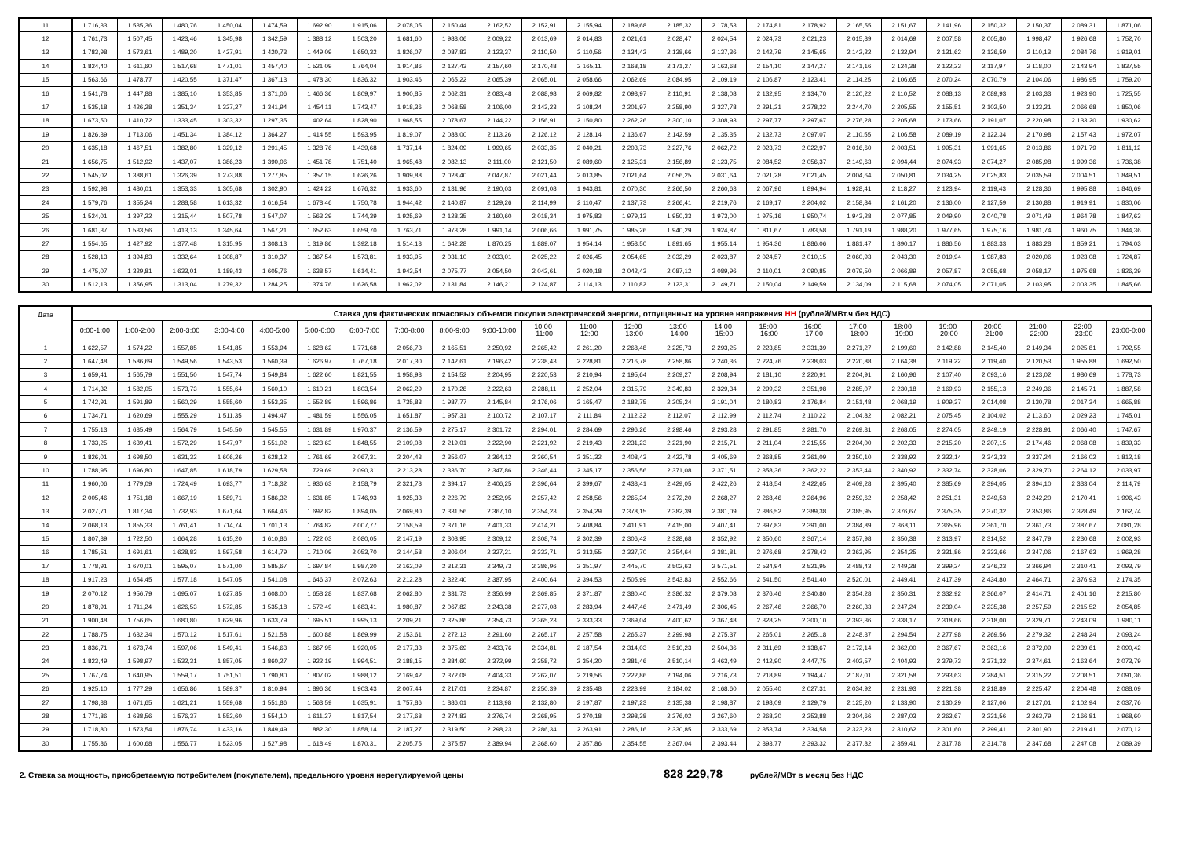| 11 | 1 716,33 | 1 535,36 | 1 480,76 | 1 450,04 | 1 474,59 | 1 692,90 | 1 915,06 | 2 078,05 | 2 150,44 | 2 162,52 | 2 152,91 | 2 155,94 | 2 189,68 | 2 185,32 | 2 178,53 | 2 174,81 | 2 178,92 | 2 165,55 | 2 151,67 | 2 141,96 | 2 150,32 | 2 150,37 | 2 089,31 | 1 871,06 |
| 12 | 1 761,73 | 1 507,45 | 1 423,46 | 1 345,98 | 1 342,59 | 1 388,12 | 1 503,20 | 1 681,60 | 1 983,06 | 2 009,22 | 2 013,69 | 2 014,83 | 2 021,61 | 2 028,47 | 2 024,54 | 2 024,73 | 2 021,23 | 2 015,89 | 2 014,69 | 2 007,58 | 2 005,80 | 1 998,47 | 1 926,68 | 1 752,70 |
| 13 | 1 783,98 | 1 573,61 | 1 489,20 | 1 427,91 | 1 420,73 | 1 449,09 | 1 650,32 | 1 826,07 | 2 087,83 | 2 123,37 | 2 110,50 | 2 110,56 | 2 134,42 | 2 138,66 | 2 137,36 | 2 142,79 | 2 145,65 | 2 142,22 | 2 132,94 | 2 131,62 | 2 126,59 | 2 110,13 | 2 084,76 | 1 919,01 |
| 14 | 1 824,40 | 1 611,60 | 1 517,68 | 1 471,01 | 1 457,40 | 1 521,09 | 1 764,04 | 1 914,86 | 2 127,43 | 2 157,60 | 2 170,48 | 2 165,11 | 2 168,18 | 2 171,27 | 2 163,68 | 2 154,10 | 2 147,27 | 2 141,16 | 2 124,38 | 2 122,23 | 2 117,97 | 2 118,00 | 2 143,94 | 1 837,55 |
| 15 | 1 563,66 | 1 478,77 | 1 420,55 | 1 371,47 | 1 367,13 | 1 478,30 | 1 836,32 | 1 903,46 | 2 065,22 | 2 065,39 | 2 065,01 | 2 058,66 | 2 062,69 | 2 084,95 | 2 109,19 | 2 106,87 | 2 123,41 | 2 114,25 | 2 106,65 | 2 070,24 | 2 070,79 | 2 104,06 | 1 986,95 | 1 759,20 |
| 16 | 1 541,78 | 1 447,88 | 1 385,10 | 1 353,85 | 1 371,06 | 1 466,36 | 1 809,97 | 1 900,85 | 2 062,31 | 2 083,48 | 2 088,98 | 2 069,82 | 2 093,97 | 2 110,91 | 2 138,08 | 2 132,95 | 2 134,70 | 2 120,22 | 2 110,52 | 2 088,13 | 2 089,93 | 2 103,33 | 1 923,90 | 1 725,55 |
| 17 | 1 535,18 | 1 426,28 | 1 351,34 | 1 327,27 | 1 341,94 | 1 454,11 | 1 743,47 | 1 918,36 | 2 068,58 | 2 106,00 | 2 143,23 | 2 108,24 | 2 201,97 | 2 258,90 | 2 327,78 | 2 291,21 | 2 278,22 | 2 244,70 | 2 205,55 | 2 155,51 | 2 102,50 | 2 123,21 | 2 066,68 | 1 850,06 |
| 18 | 1 673,50 | 1 410,72 | 1 333,45 | 1 303,32 | 1 297,35 | 1 402,64 | 1 828,90 | 1 968,55 | 2 078,67 | 2 144,22 | 2 156,91 | 2 150,80 | 2 262,26 | 2 300,10 | 2 308,93 | 2 297,77 | 2 297,67 | 2 276,28 | 2 205,68 | 2 173,66 | 2 191,07 | 2 220,98 | 2 133,20 | 1 930,62 |
| 19 | 1 826,39 | 1 713,06 | 1 451,34 | 1 384,12 | 1 364,27 | 1 414,55 | 1 593,95 | 1 819,07 | 2 088,00 | 2 113,26 | 2 126,12 | 2 128,14 | 2 136,67 | 2 142,59 | 2 135,35 | 2 132,73 | 2 097,07 | 2 110,55 | 2 106,58 | 2 089,19 | 2 122,34 | 2 170,98 | 2 157,43 | 1 972,07 |
| 20 | 1 635,18 | 1 467,51 | 1 382,80 | 1 329,12 | 1 291,45 | 1 328,76 | 1 439,68 | 1 737,14 | 1 824,09 | 1 999,65 | 2 033,35 | 2 040,21 | 2 203,73 | 2 227,76 | 2 062,72 | 2 023,73 | 2 022,97 | 2 016,60 | 2 003,51 | 1 995,31 | 1 991,65 | 2 013,86 | 1 971,79 | 1 811,12 |
| 21 | 1 656,75 | 1 512,92 | 1 437,07 | 1 386,23 | 1 390,06 | 1 451,78 | 1 751,40 | 1 965,48 | 2 082,13 | 2 111,00 | 2 121,50 | 2 089,60 | 2 125,31 | 2 156,89 | 2 123,75 | 2 084,52 | 2 056,37 | 2 149,63 | 2 094,44 | 2 074,93 | 2 074,27 | 2 085,98 | 1 999,36 | 1 736,38 |
| 22 | 1 545,02 | 1 388,61 | 1 326,39 | 1 273,88 | 1 277,85 | 1 357,15 | 1 626,26 | 1 909,88 | 2 028,40 | 2 047,87 | 2 021,44 | 2 013,85 | 2 021,64 | 2 056,25 | 2 031,64 | 2 021,28 | 2 021,45 | 2 004,64 | 2 050,81 | 2 034,25 | 2 025,83 | 2 035,59 | 2 004,51 | 1 849,51 |
| 23 | 1 592,98 | 1 430,01 | 1 353,33 | 1 305,68 | 1 302,90 | 1 424,22 | 1 676,32 | 1 933,60 | 2 131,96 | 2 190,03 | 2 091,08 | 1 943,81 | 2 070,30 | 2 266,50 | 2 260,63 | 2 067,96 | 1 894,94 | 1 928,41 | 2 118,27 | 2 123,94 | 2 119,43 | 2 128,36 | 1 995,88 | 1 846,69 |
| 24 | 1 579,76 | 1 355,24 | 1 288,58 | 1 613,32 | 1 616,54 | 1 678,46 | 1 750,78 | 1 944,42 | 2 140,87 | 2 129,26 | 2 114,99 | 2 110,47 | 2 137,73 | 2 266,41 | 2 219,76 | 2 169,17 | 2 204,02 | 2 158,84 | 2 161,20 | 2 136,00 | 2 127,59 | 2 130,88 | 1 919,91 | 1 830,06 |
| 25 | 1 524,01 | 1 397,22 | 1 315,44 | 1 507,78 | 1 547,07 | 1 563,29 | 1 744,39 | 1 925,69 | 2 128,35 | 2 160,60 | 2 018,34 | 1 975,83 | 1 979,13 | 1 950,33 | 1 973,00 | 1 975,16 | 1 950,74 | 1 943,28 | 2 077,85 | 2 049,90 | 2 040,78 | 2 071,49 | 1 964,78 | 1 847,63 |
| 26 | 1 681,37 | 1 533,56 | 1 413,13 | 1 345,64 | 1 567,21 | 1 652,63 | 1 659,70 | 1 763,71 | 1 973,28 | 1 991,14 | 2 006,66 | 1 991,75 | 1 985,26 | 1 940,29 | 1 924,87 | 1 811,67 | 1 783,58 | 1 791,19 | 1 988,20 | 1 977,65 | 1 975,16 | 1 981,74 | 1 960,75 | 1 844,36 |
| 27 | 1 554,65 | 1 427,92 | 1 377,48 | 1 315,95 | 1 308,13 | 1 319,86 | 1 392,18 | 1 514,13 | 1 642,28 | 1 870,25 | 1 889,07 | 1 954,14 | 1 953,50 | 1 891,65 | 1 955,14 | 1 954,36 | 1 886,06 | 1 881,47 | 1 890,17 | 1 886,56 | 1 883,33 | 1 883,28 | 1 859,21 | 1 794,03 |
| 28 | 1 528,13 | 1 394,83 | 1 332,64 | 1 308,87 | 1 310,37 | 1 367,54 | 1 573,81 | 1 933,95 | 2 031,10 | 2 033,01 | 2 025,22 | 2 026,45 | 2 054,65 | 2 032,29 | 2 023,87 | 2 024,57 | 2 010,15 | 2 060,93 | 2 043,30 | 2 019,94 | 1 987,83 | 2 020,06 | 1 923,08 | 1 724,87 |
| 29 | 1 475,07 | 1 329,81 | 1 633,01 | 1 189,43 | 1 605,76 | 1 638,57 | 1 614,41 | 1 943,54 | 2 075,77 | 2 054,50 | 2 042,61 | 2 020,18 | 2 042,43 | 2 087,12 | 2 089,96 | 2 110,01 | 2 090,85 | 2 079,50 | 2 066,89 | 2 057,87 | 2 055,68 | 2 058,17 | 1 975,68 | 1 826,39 |
| 30 | 1 512,13 | 1 356,95 | 1 313,04 | 1 279,32 | 1 284,25 | 1 374,76 | 1 626,58 | 1 962,02 | 2 131,84 | 2 146,21 | 2 124,87 | 2 114,13 | 2 110,82 | 2 123,31 | 2 149,71 | 2 150,04 | 2 149,59 | 2 134,09 | 2 115,68 | 2 074,05 | 2 071,05 | 2 103,95 | 2 003,35 | 1 845,66 |
| Дата | Ставка для фактических почасовых объемов покупки электрической энергии, отпущенных на уровне напряжения НН (рублей/МВт.ч без НДС) | | | | | | | | | | | | | | | | | | | | | | | |
| --- | --- | --- | --- | --- | --- | --- | --- | --- | --- | --- | --- | --- | --- | --- | --- | --- | --- | --- | --- | --- | --- | --- | --- | --- |
| | 0:00-1:00 | 1:00-2:00 | 2:00-3:00 | 3:00-4:00 | 4:00-5:00 | 5:00-6:00 | 6:00-7:00 | 7:00-8:00 | 8:00-9:00 | 9:00-10:00 | 10:00- 11:00 | 11:00- 12:00 | 12:00- 13:00 | 13:00- 14:00 | 14:00- 15:00 | 15:00- 16:00 | 16:00- 17:00 | 17:00- 18:00 | 18:00- 19:00 | 19:00- 20:00 | 20:00- 21:00 | 21:00- 22:00 | 22:00- 23:00 | 23:00-0:00 |
| 1 | 1 622,57 | 1 574,22 | 1 557,85 | 1 541,85 | 1 553,94 | 1 628,62 | 1 771,68 | 2 056,73 | 2 165,51 | 2 250,92 | 2 265,42 | 2 261,20 | 2 268,48 | 2 225,73 | 2 293,25 | 2 223,85 | 2 331,39 | 2 271,27 | 2 199,60 | 2 142,88 | 2 145,40 | 2 149,34 | 2 025,81 | 1 792,55 |
| 2 | 1 647,48 | 1 586,69 | 1 549,56 | 1 543,53 | 1 560,39 | 1 626,97 | 1 767,18 | 2 017,30 | 2 142,61 | 2 196,42 | 2 238,43 | 2 228,81 | 2 216,78 | 2 258,86 | 2 240,36 | 2 224,76 | 2 238,03 | 2 220,88 | 2 164,38 | 2 119,22 | 2 119,40 | 2 120,53 | 1 955,88 | 1 692,50 |
| 3 | 1 659,41 | 1 565,79 | 1 551,50 | 1 547,74 | 1 549,84 | 1 622,60 | 1 821,55 | 1 958,93 | 2 154,52 | 2 204,95 | 2 220,53 | 2 210,94 | 2 195,64 | 2 209,27 | 2 208,94 | 2 181,10 | 2 220,91 | 2 204,91 | 2 160,96 | 2 107,40 | 2 093,16 | 2 123,02 | 1 980,69 | 1 778,73 |
| 4 | 1 714,32 | 1 582,05 | 1 573,73 | 1 555,64 | 1 560,10 | 1 610,21 | 1 803,54 | 2 062,29 | 2 170,28 | 2 222,63 | 2 288,11 | 2 252,04 | 2 315,79 | 2 349,83 | 2 329,34 | 2 299,32 | 2 351,98 | 2 285,07 | 2 230,18 | 2 169,93 | 2 155,13 | 2 249,36 | 2 145,71 | 1 887,58 |
| 5 | 1 742,91 | 1 591,89 | 1 560,29 | 1 555,60 | 1 553,35 | 1 552,89 | 1 596,86 | 1 735,83 | 1 987,77 | 2 145,84 | 2 176,06 | 2 165,47 | 2 182,75 | 2 205,24 | 2 191,04 | 2 180,83 | 2 176,84 | 2 151,48 | 2 068,19 | 1 909,37 | 2 014,08 | 2 130,78 | 2 017,34 | 1 665,88 |
| 6 | 1 734,71 | 1 620,69 | 1 555,29 | 1 511,35 | 1 494,47 | 1 481,59 | 1 556,05 | 1 651,87 | 1 957,31 | 2 100,72 | 2 107,17 | 2 111,84 | 2 112,32 | 2 112,07 | 2 112,99 | 2 112,74 | 2 110,22 | 2 104,82 | 2 082,21 | 2 075,45 | 2 104,02 | 2 113,60 | 2 029,23 | 1 745,01 |
| 7 | 1 755,13 | 1 635,49 | 1 564,79 | 1 545,50 | 1 545,55 | 1 631,89 | 1 970,37 | 2 136,59 | 2 275,17 | 2 301,72 | 2 294,01 | 2 284,69 | 2 296,26 | 2 298,46 | 2 293,28 | 2 291,85 | 2 281,70 | 2 269,31 | 2 268,05 | 2 274,05 | 2 249,19 | 2 228,91 | 2 066,40 | 1 747,67 |
| 8 | 1 733,25 | 1 639,41 | 1 572,29 | 1 547,97 | 1 551,02 | 1 623,63 | 1 848,55 | 2 109,08 | 2 219,01 | 2 222,90 | 2 221,92 | 2 219,43 | 2 231,23 | 2 221,90 | 2 215,71 | 2 211,04 | 2 215,55 | 2 204,00 | 2 202,33 | 2 215,20 | 2 207,15 | 2 174,46 | 2 068,08 | 1 839,33 |
| 9 | 1 826,01 | 1 698,50 | 1 631,32 | 1 606,26 | 1 628,12 | 1 761,69 | 2 067,31 | 2 204,43 | 2 356,07 | 2 364,12 | 2 360,54 | 2 351,32 | 2 408,43 | 2 422,78 | 2 405,69 | 2 368,85 | 2 361,09 | 2 350,10 | 2 338,92 | 2 332,14 | 2 343,33 | 2 337,24 | 2 166,02 | 1 812,18 |
| 10 | 1 788,95 | 1 696,80 | 1 647,85 | 1 618,79 | 1 629,58 | 1 729,69 | 2 090,31 | 2 213,28 | 2 336,70 | 2 347,86 | 2 346,44 | 2 345,17 | 2 356,56 | 2 371,08 | 2 371,51 | 2 358,36 | 2 362,22 | 2 353,44 | 2 340,92 | 2 332,74 | 2 328,06 | 2 329,70 | 2 264,12 | 2 033,97 |
| 11 | 1 960,06 | 1 779,09 | 1 724,49 | 1 693,77 | 1 718,32 | 1 936,63 | 2 158,79 | 2 321,78 | 2 394,17 | 2 406,25 | 2 396,64 | 2 399,67 | 2 433,41 | 2 429,05 | 2 422,26 | 2 418,54 | 2 422,65 | 2 409,28 | 2 395,40 | 2 385,69 | 2 394,05 | 2 394,10 | 2 333,04 | 2 114,79 |
| 12 | 2 005,46 | 1 751,18 | 1 667,19 | 1 589,71 | 1 586,32 | 1 631,85 | 1 746,93 | 1 925,33 | 2 226,79 | 2 252,95 | 2 257,42 | 2 258,56 | 2 265,34 | 2 272,20 | 2 268,27 | 2 268,46 | 2 264,96 | 2 259,62 | 2 258,42 | 2 251,31 | 2 249,53 | 2 242,20 | 2 170,41 | 1 996,43 |
| 13 | 2 027,71 | 1 817,34 | 1 732,93 | 1 671,64 | 1 664,46 | 1 692,82 | 1 894,05 | 2 069,80 | 2 331,56 | 2 367,10 | 2 354,23 | 2 354,29 | 2 378,15 | 2 382,39 | 2 381,09 | 2 386,52 | 2 389,38 | 2 385,95 | 2 376,67 | 2 375,35 | 2 370,32 | 2 353,86 | 2 328,49 | 2 162,74 |
| 14 | 2 068,13 | 1 855,33 | 1 761,41 | 1 714,74 | 1 701,13 | 1 764,82 | 2 007,77 | 2 158,59 | 2 371,16 | 2 401,33 | 2 414,21 | 2 408,84 | 2 411,91 | 2 415,00 | 2 407,41 | 2 397,83 | 2 391,00 | 2 384,89 | 2 368,11 | 2 365,96 | 2 361,70 | 2 361,73 | 2 387,67 | 2 081,28 |
| 15 | 1 807,39 | 1 722,50 | 1 664,28 | 1 615,20 | 1 610,86 | 1 722,03 | 2 080,05 | 2 147,19 | 2 308,95 | 2 309,12 | 2 308,74 | 2 302,39 | 2 306,42 | 2 328,68 | 2 352,92 | 2 350,60 | 2 367,14 | 2 357,98 | 2 350,38 | 2 313,97 | 2 314,52 | 2 347,79 | 2 230,68 | 2 002,93 |
| 16 | 1 785,51 | 1 691,61 | 1 628,83 | 1 597,58 | 1 614,79 | 1 710,09 | 2 053,70 | 2 144,58 | 2 306,04 | 2 327,21 | 2 332,71 | 2 313,55 | 2 337,70 | 2 354,64 | 2 381,81 | 2 376,68 | 2 378,43 | 2 363,95 | 2 354,25 | 2 331,86 | 2 333,66 | 2 347,06 | 2 167,63 | 1 969,28 |
| 17 | 1 778,91 | 1 670,01 | 1 595,07 | 1 571,00 | 1 585,67 | 1 697,84 | 1 987,20 | 2 162,09 | 2 312,31 | 2 349,73 | 2 386,96 | 2 351,97 | 2 445,70 | 2 502,63 | 2 571,51 | 2 534,94 | 2 521,95 | 2 488,43 | 2 449,28 | 2 399,24 | 2 346,23 | 2 366,94 | 2 310,41 | 2 093,79 |
| 18 | 1 917,23 | 1 654,45 | 1 577,18 | 1 547,05 | 1 541,08 | 1 646,37 | 2 072,63 | 2 212,28 | 2 322,40 | 2 387,95 | 2 400,64 | 2 394,53 | 2 505,99 | 2 543,83 | 2 552,66 | 2 541,50 | 2 541,40 | 2 520,01 | 2 449,41 | 2 417,39 | 2 434,80 | 2 464,71 | 2 376,93 | 2 174,35 |
| 19 | 2 070,12 | 1 956,79 | 1 695,07 | 1 627,85 | 1 608,00 | 1 658,28 | 1 837,68 | 2 062,80 | 2 331,73 | 2 356,99 | 2 369,85 | 2 371,87 | 2 380,40 | 2 386,32 | 2 379,08 | 2 376,46 | 2 340,80 | 2 354,28 | 2 350,31 | 2 332,92 | 2 366,07 | 2 414,71 | 2 401,16 | 2 215,80 |
| 20 | 1 878,91 | 1 711,24 | 1 626,53 | 1 572,85 | 1 535,18 | 1 572,49 | 1 683,41 | 1 980,87 | 2 067,82 | 2 243,38 | 2 277,08 | 2 283,94 | 2 447,46 | 2 471,49 | 2 306,45 | 2 267,46 | 2 266,70 | 2 260,33 | 2 247,24 | 2 239,04 | 2 235,38 | 2 257,59 | 2 215,52 | 2 054,85 |
| 21 | 1 900,48 | 1 756,65 | 1 680,80 | 1 629,96 | 1 633,79 | 1 695,51 | 1 995,13 | 2 209,21 | 2 325,86 | 2 354,73 | 2 365,23 | 2 333,33 | 2 369,04 | 2 400,62 | 2 367,48 | 2 328,25 | 2 300,10 | 2 393,36 | 2 338,17 | 2 318,66 | 2 318,00 | 2 329,71 | 2 243,09 | 1 980,11 |
| 22 | 1 788,75 | 1 632,34 | 1 570,12 | 1 517,61 | 1 521,58 | 1 600,88 | 1 869,99 | 2 153,61 | 2 272,13 | 2 291,60 | 2 265,17 | 2 257,58 | 2 265,37 | 2 299,98 | 2 275,37 | 2 265,01 | 2 265,18 | 2 248,37 | 2 294,54 | 2 277,98 | 2 269,56 | 2 279,32 | 2 248,24 | 2 093,24 |
| 23 | 1 836,71 | 1 673,74 | 1 597,06 | 1 549,41 | 1 546,63 | 1 667,95 | 1 920,05 | 2 177,33 | 2 375,69 | 2 433,76 | 2 334,81 | 2 187,54 | 2 314,03 | 2 510,23 | 2 504,36 | 2 311,69 | 2 138,67 | 2 172,14 | 2 362,00 | 2 367,67 | 2 363,16 | 2 372,09 | 2 239,61 | 2 090,42 |
| 24 | 1 823,49 | 1 598,97 | 1 532,31 | 1 857,05 | 1 860,27 | 1 922,19 | 1 994,51 | 2 188,15 | 2 384,60 | 2 372,99 | 2 358,72 | 2 354,20 | 2 381,46 | 2 510,14 | 2 463,49 | 2 412,90 | 2 447,75 | 2 402,57 | 2 404,93 | 2 379,73 | 2 371,32 | 2 374,61 | 2 163,64 | 2 073,79 |
| 25 | 1 767,74 | 1 640,95 | 1 559,17 | 1 751,51 | 1 790,80 | 1 807,02 | 1 988,12 | 2 169,42 | 2 372,08 | 2 404,33 | 2 262,07 | 2 219,56 | 2 222,86 | 2 194,06 | 2 216,73 | 2 218,89 | 2 194,47 | 2 187,01 | 2 321,58 | 2 293,63 | 2 284,51 | 2 315,22 | 2 208,51 | 2 091,36 |
| 26 | 1 925,10 | 1 777,29 | 1 656,86 | 1 589,37 | 1 810,94 | 1 896,36 | 1 903,43 | 2 007,44 | 2 217,01 | 2 234,87 | 2 250,39 | 2 235,48 | 2 228,99 | 2 184,02 | 2 168,60 | 2 055,40 | 2 027,31 | 2 034,92 | 2 231,93 | 2 221,38 | 2 218,89 | 2 225,47 | 2 204,48 | 2 088,09 |
| 27 | 1 798,38 | 1 671,65 | 1 621,21 | 1 559,68 | 1 551,86 | 1 563,59 | 1 635,91 | 1 757,86 | 1 886,01 | 2 113,98 | 2 132,80 | 2 197,87 | 2 197,23 | 2 135,38 | 2 198,87 | 2 198,09 | 2 129,79 | 2 125,20 | 2 133,90 | 2 130,29 | 2 127,06 | 2 127,01 | 2 102,94 | 2 037,76 |
| 28 | 1 771,86 | 1 638,56 | 1 576,37 | 1 552,60 | 1 554,10 | 1 611,27 | 1 817,54 | 2 177,68 | 2 274,83 | 2 276,74 | 2 268,95 | 2 270,18 | 2 298,38 | 2 276,02 | 2 267,60 | 2 268,30 | 2 253,88 | 2 304,66 | 2 287,03 | 2 263,67 | 2 231,56 | 2 263,79 | 2 166,81 | 1 968,60 |
| 29 | 1 718,80 | 1 573,54 | 1 876,74 | 1 433,16 | 1 849,49 | 1 882,30 | 1 858,14 | 2 187,27 | 2 319,50 | 2 298,23 | 2 286,34 | 2 263,91 | 2 286,16 | 2 330,85 | 2 333,69 | 2 353,74 | 2 334,58 | 2 323,23 | 2 310,62 | 2 301,60 | 2 299,41 | 2 301,90 | 2 219,41 | 2 070,12 |
| 30 | 1 755,86 | 1 600,68 | 1 556,77 | 1 523,05 | 1 527,98 | 1 618,49 | 1 870,31 | 2 205,75 | 2 375,57 | 2 389,94 | 2 368,60 | 2 357,86 | 2 354,55 | 2 367,04 | 2 393,44 | 2 393,77 | 2 393,32 | 2 377,82 | 2 359,41 | 2 317,78 | 2 314,78 | 2 347,68 | 2 247,08 | 2 089,39 |
2. Ставка за мощность, приобретаемую потребителем (покупателем), предельного уровня нерегулируемой цены 828 229,78 рублей/МВт в месяц без НДС